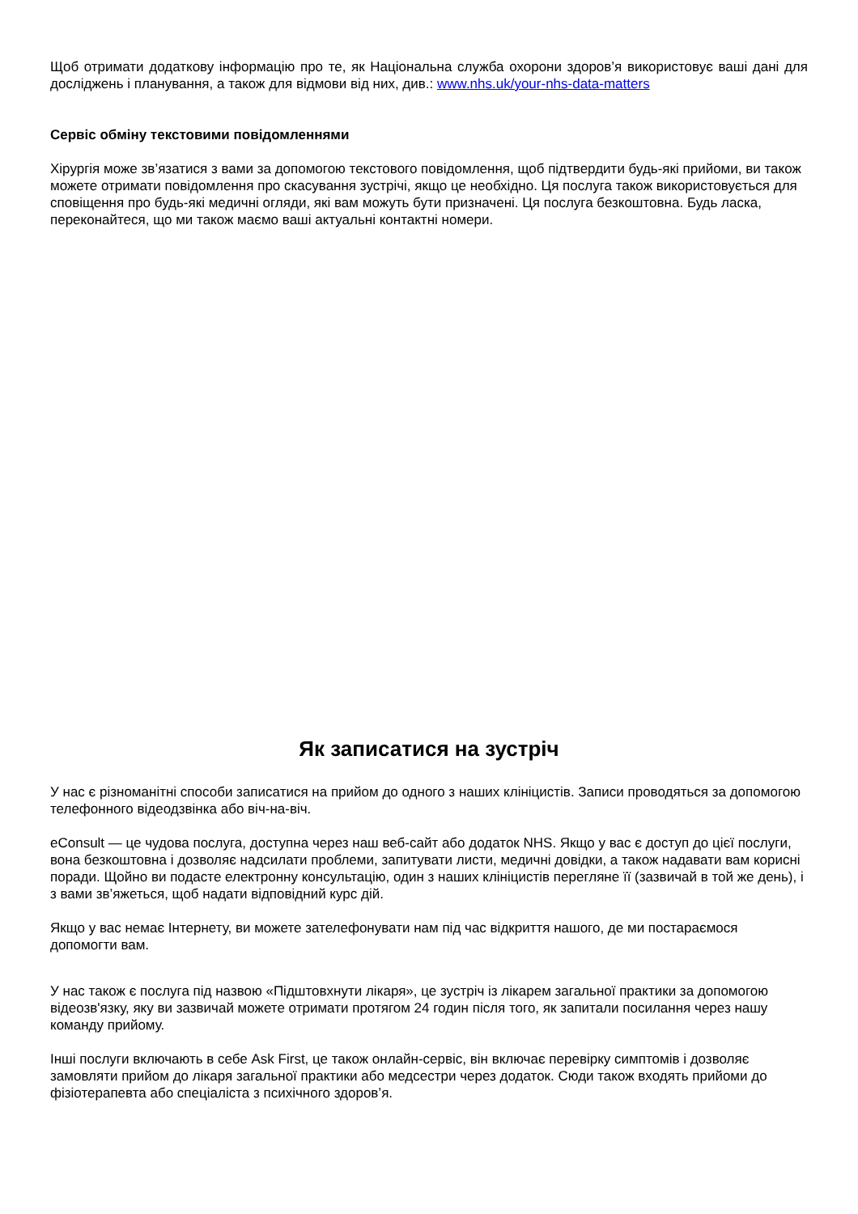Щоб отримати додаткову інформацію про те, як Національна служба охорони здоров’я використовує ваші дані для досліджень і планування, а також для відмови від них, див.: www.nhs.uk/your-nhs-data-matters
Сервіс обміну текстовими повідомленнями
Хірургія може зв’язатися з вами за допомогою текстового повідомлення, щоб підтвердити будь-які прийоми, ви також можете отримати повідомлення про скасування зустрічі, якщо це необхідно. Ця послуга також використовується для сповіщення про будь-які медичні огляди, які вам можуть бути призначені. Ця послуга безкоштовна. Будь ласка, переконайтеся, що ми також маємо ваші актуальні контактні номери.
Як записатися на зустріч
У нас є різноманітні способи записатися на прийом до одного з наших клініцистів. Записи проводяться за допомогою телефонного відеодзвінка або віч-на-віч.
eConsult — це чудова послуга, доступна через наш веб-сайт або додаток NHS. Якщо у вас є доступ до цієї послуги, вона безкоштовна і дозволяє надсилати проблеми, запитувати листи, медичні довідки, а також надавати вам корисні поради. Щойно ви подасте електронну консультацію, один з наших клініцистів перегляне її (зазвичай в той же день), і з вами зв’яжеться, щоб надати відповідний курс дій.
Якщо у вас немає Інтернету, ви можете зателефонувати нам під час відкриття нашого, де ми постараємося допомогти вам.
У нас також є послуга під назвою «Підштовхнути лікаря», це зустріч із лікарем загальної практики за допомогою відеозв'язку, яку ви зазвичай можете отримати протягом 24 годин після того, як запитали посилання через нашу команду прийому.
Інші послуги включають в себе Ask First, це також онлайн-сервіс, він включає перевірку симптомів і дозволяє замовляти прийом до лікаря загальної практики або медсестри через додаток. Сюди також входять прийоми до фізіотерапевта або спеціаліста з психічного здоров’я.